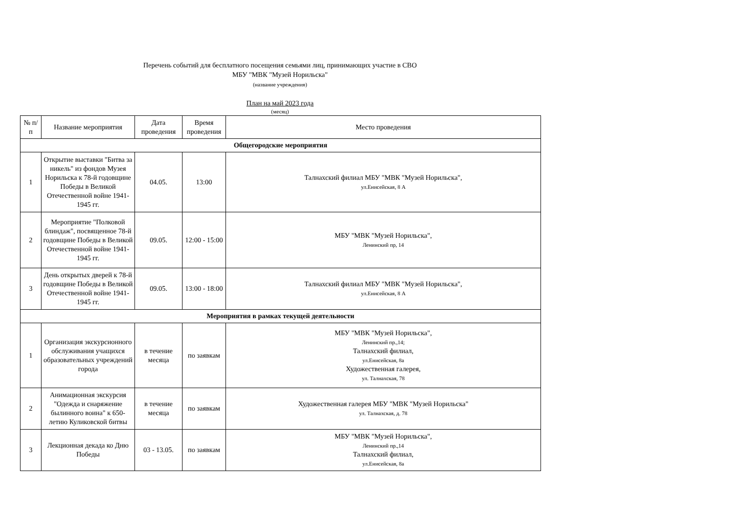Перечень событий для бесплатного посещения семьями лиц, принимающих участие в СВО
МБУ "МВК "Музей Норильска"
(название учреждения)
План на май 2023 года
(месяц)
| № п/п | Название мероприятия | Дата проведения | Время проведения | Место проведения |
| --- | --- | --- | --- | --- |
| Общегородские мероприятия | | | | |
| 1 | Открытие выставки "Битва за никель" из фондов Музея Норильска к 78-й годовщине Победы в Великой Отечественной войне 1941-1945 гг. | 04.05. | 13:00 | Талнахский филиал МБУ "МВК "Музей Норильска", ул.Енисейская, 8 А |
| 2 | Мероприятие "Полковой блиндаж", посвященное 78-й годовщине Победы в Великой Отечественной войне 1941-1945 гг. | 09.05. | 12:00 - 15:00 | МБУ "МВК "Музей Норильска", Ленинский пр, 14 |
| 3 | День открытых дверей к 78-й годовщине Победы в Великой Отечественной войне 1941-1945 гг. | 09.05. | 13:00 - 18:00 | Талнахский филиал МБУ "МВК "Музей Норильска", ул.Енисейская, 8 А |
| Мероприятия в рамках текущей деятельности | | | | |
| 1 | Организация экскурсионного обслуживания учащихся образовательных учреждений города | в течение месяца | по заявкам | МБУ "МВК "Музей Норильска", Ленинский пр.,14; Талнахский филиал, ул.Енисейская, 8а Художественная галерея, ул. Талнахская, 78 |
| 2 | Анимационная экскурсия "Одежда и снаряжение былинного воина" к 650-летию Куликовской битвы | в течение месяца | по заявкам | Художественная галерея МБУ "МВК "Музей Норильска" ул. Талнахская, д. 78 |
| 3 | Лекционная декада ко Дню Победы | 03 - 13.05. | по заявкам | МБУ "МВК "Музей Норильска", Ленинский пр.,14 Талнахский филиал, ул.Енисейская, 8а |